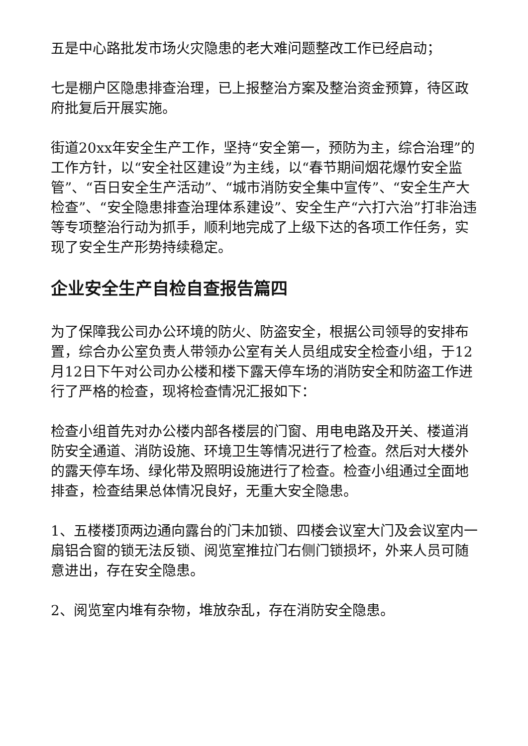五是中心路批发市场火灾隐患的老大难问题整改工作已经启动；
七是棚户区隐患排查治理，已上报整治方案及整治资金预算，待区政府批复后开展实施。
街道20xx年安全生产工作，坚持“安全第一，预防为主，综合治理”的工作方针，以“安全社区建设”为主线，以“春节期间烟花爆竹安全监管”、“百日安全生产活动”、“城市消防安全集中宣传”、“安全生产大检查”、“安全隐患排查治理体系建设”、安全生产“六打六治”打非治违等专项整治行动为抓手，顺利地完成了上级下达的各项工作任务，实现了安全生产形势持续稳定。
企业安全生产自检自查报告篇四
为了保障我公司办公环境的防火、防盗安全，根据公司领导的安排布置，综合办公室负责人带领办公室有关人员组成安全检查小组，于12月12日下午对公司办公楼和楼下露天停车场的消防安全和防盗工作进行了严格的检查，现将检查情况汇报如下：
检查小组首先对办公楼内部各楼层的门窗、用电电路及开关、楼道消防安全通道、消防设施、环境卫生等情况进行了检查。然后对大楼外的露天停车场、绿化带及照明设施进行了检查。检查小组通过全面地排查，检查结果总体情况良好，无重大安全隐患。
1、五楼楼顶两边通向露台的门未加锁、四楼会议室大门及会议室内一扇铝合窗的锁无法反锁、阅览室推拉门右侧门锁损坏，外来人员可随意进出，存在安全隐患。
2、阅览室内堆有杂物，堆放杂乱，存在消防安全隐患。